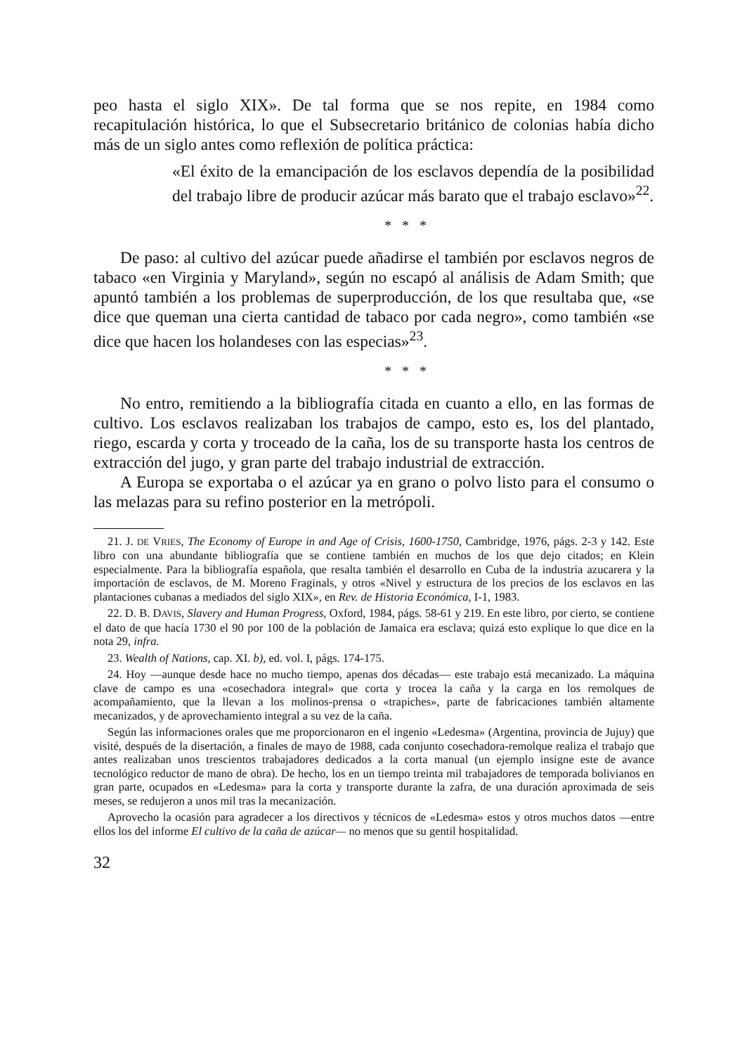peo hasta el siglo XIX». De tal forma que se nos repite, en 1984 como recapitulación histórica, lo que el Subsecretario británico de colonias había dicho más de un siglo antes como reflexión de política práctica:
«El éxito de la emancipación de los esclavos dependía de la posibilidad del trabajo libre de producir azúcar más barato que el trabajo esclavo»<sup>22</sup>.
* * *
De paso: al cultivo del azúcar puede añadirse el también por esclavos negros de tabaco «en Virginia y Maryland», según no escapó al análisis de Adam Smith; que apuntó también a los problemas de superproducción, de los que resultaba que, «se dice que queman una cierta cantidad de tabaco por cada negro», como también «se dice que hacen los holandeses con las especias»<sup>23</sup>.
* * *
No entro, remitiendo a la bibliografía citada en cuanto a ello, en las formas de cultivo. Los esclavos realizaban los trabajos de campo, esto es, los del plantado, riego, escarda y corta y troceado de la caña, los de su transporte hasta los centros de extracción del jugo, y gran parte del trabajo industrial de extracción.
A Europa se exportaba o el azúcar ya en grano o polvo listo para el consumo o las melazas para su refino posterior en la metrópoli.
21. J. DE VRIES, The Economy of Europe in and Age of Crisis, 1600-1750, Cambridge, 1976, págs. 2-3 y 142. Este libro con una abundante bibliografía que se contiene también en muchos de los que dejo citados; en Klein especialmente. Para la bibliografía española, que resalta también el desarrollo en Cuba de la industria azucarera y la importación de esclavos, de M. Moreno Fraginals, y otros «Nivel y estructura de los precios de los esclavos en las plantaciones cubanas a mediados del siglo XIX», en Rev. de Historia Económica, I-1, 1983.
22. D. B. DAVIS, Slavery and Human Progress, Oxford, 1984, págs. 58-61 y 219. En este libro, por cierto, se contiene el dato de que hacía 1730 el 90 por 100 de la población de Jamaica era esclava; quizá esto explique lo que dice en la nota 29, infra.
23. Wealth of Nations, cap. XI. b), ed. vol. I, págs. 174-175.
24. Hoy —aunque desde hace no mucho tiempo, apenas dos décadas— este trabajo está mecanizado. La máquina clave de campo es una «cosechadora integral» que corta y trocea la caña y la carga en los remolques de acompañamiento, que la llevan a los molinos-prensa o «trapiches», parte de fabricaciones también altamente mecanizados, y de aprovechamiento integral a su vez de la caña.
Según las informaciones orales que me proporcionaron en el ingenio «Ledesma» (Argentina, provincia de Jujuy) que visité, después de la disertación, a finales de mayo de 1988, cada conjunto cosechadora-remolque realiza el trabajo que antes realizaban unos trescientos trabajadores dedicados a la corta manual (un ejemplo insigne este de avance tecnológico reductor de mano de obra). De hecho, los en un tiempo treinta mil trabajadores de temporada bolivianos en gran parte, ocupados en «Ledesma» para la corta y transporte durante la zafra, de una duración aproximada de seis meses, se redujeron a unos mil tras la mecanización.
Aprovecho la ocasión para agradecer a los directivos y técnicos de «Ledesma» estos y otros muchos datos —entre ellos los del informe El cultivo de la caña de azúcar— no menos que su gentil hospitalidad.
32